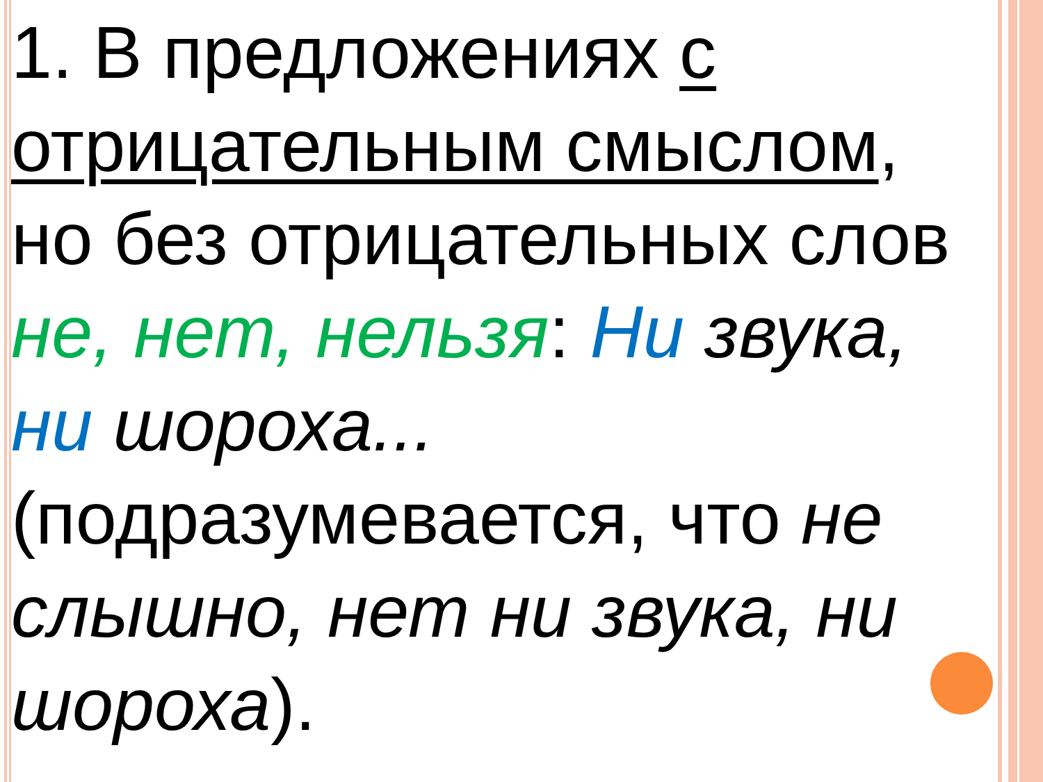1. В предложениях с отрицательным смыслом, но без отрицательных слов не, нет, нельзя: Ни звука, ни шороха... (подразумевается, что не слышно, нет ни звука, ни шороха).